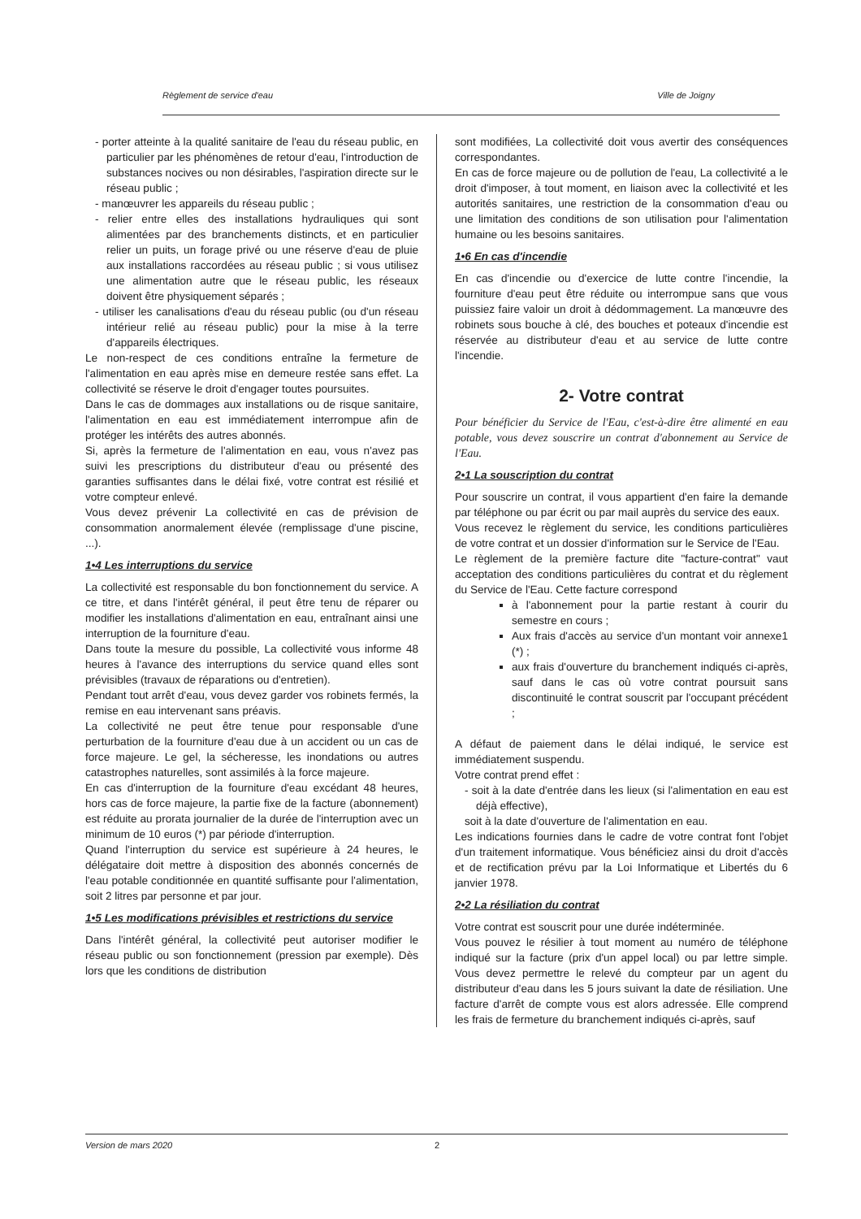Règlement de service d'eau Ville de Joigny
- porter atteinte à la qualité sanitaire de l'eau du réseau public, en particulier par les phénomènes de retour d'eau, l'introduction de substances nocives ou non désirables, l'aspiration directe sur le réseau public ;
- manœuvrer les appareils du réseau public ;
- relier entre elles des installations hydrauliques qui sont alimentées par des branchements distincts, et en particulier relier un puits, un forage privé ou une réserve d'eau de pluie aux installations raccordées au réseau public ; si vous utilisez une alimentation autre que le réseau public, les réseaux doivent être physiquement séparés ;
- utiliser les canalisations d'eau du réseau public (ou d'un réseau intérieur relié au réseau public) pour la mise à la terre d'appareils électriques.
Le non-respect de ces conditions entraîne la fermeture de l'alimentation en eau après mise en demeure restée sans effet. La collectivité se réserve le droit d'engager toutes poursuites.
Dans le cas de dommages aux installations ou de risque sanitaire, l'alimentation en eau est immédiatement interrompue afin de protéger les intérêts des autres abonnés.
Si, après la fermeture de l'alimentation en eau, vous n'avez pas suivi les prescriptions du distributeur d'eau ou présenté des garanties suffisantes dans le délai fixé, votre contrat est résilié et votre compteur enlevé.
Vous devez prévenir La collectivité en cas de prévision de consommation anormalement élevée (remplissage d'une piscine, ...).
1•4 Les interruptions du service
La collectivité est responsable du bon fonctionnement du service. A ce titre, et dans l'intérêt général, il peut être tenu de réparer ou modifier les installations d'alimentation en eau, entraînant ainsi une interruption de la fourniture d'eau.
Dans toute la mesure du possible, La collectivité vous informe 48 heures à l'avance des interruptions du service quand elles sont prévisibles (travaux de réparations ou d'entretien).
Pendant tout arrêt d'eau, vous devez garder vos robinets fermés, la remise en eau intervenant sans préavis.
La collectivité ne peut être tenue pour responsable d'une perturbation de la fourniture d'eau due à un accident ou un cas de force majeure. Le gel, la sécheresse, les inondations ou autres catastrophes naturelles, sont assimilés à la force majeure.
En cas d'interruption de la fourniture d'eau excédant 48 heures, hors cas de force majeure, la partie fixe de la facture (abonnement) est réduite au prorata journalier de la durée de l'interruption avec un minimum de 10 euros (*) par période d'interruption.
Quand l'interruption du service est supérieure à 24 heures, le délégataire doit mettre à disposition des abonnés concernés de l'eau potable conditionnée en quantité suffisante pour l'alimentation, soit 2 litres par personne et par jour.
1•5 Les modifications prévisibles et restrictions du service
Dans l'intérêt général, la collectivité peut autoriser modifier le réseau public ou son fonctionnement (pression par exemple). Dès lors que les conditions de distribution
sont modifiées, La collectivité doit vous avertir des conséquences correspondantes.
En cas de force majeure ou de pollution de l'eau, La collectivité a le droit d'imposer, à tout moment, en liaison avec la collectivité et les autorités sanitaires, une restriction de la consommation d'eau ou une limitation des conditions de son utilisation pour l'alimentation humaine ou les besoins sanitaires.
1•6 En cas d'incendie
En cas d'incendie ou d'exercice de lutte contre l'incendie, la fourniture d'eau peut être réduite ou interrompue sans que vous puissiez faire valoir un droit à dédommagement. La manœuvre des robinets sous bouche à clé, des bouches et poteaux d'incendie est réservée au distributeur d'eau et au service de lutte contre l'incendie.
2- Votre contrat
Pour bénéficier du Service de l'Eau, c'est-à-dire être alimenté en eau potable, vous devez souscrire un contrat d'abonnement au Service de l'Eau.
2•1 La souscription du contrat
Pour souscrire un contrat, il vous appartient d'en faire la demande par téléphone ou par écrit ou par mail auprès du service des eaux.
Vous recevez le règlement du service, les conditions particulières de votre contrat et un dossier d'information sur le Service de l'Eau.
Le règlement de la première facture dite "facture-contrat" vaut acceptation des conditions particulières du contrat et du règlement du Service de l'Eau. Cette facture correspond
à l'abonnement pour la partie restant à courir du semestre en cours ;
Aux frais d'accès au service d'un montant voir annexe1 (*) ;
aux frais d'ouverture du branchement indiqués ci-après, sauf dans le cas où votre contrat poursuit sans discontinuité le contrat souscrit par l'occupant précédent ;
A défaut de paiement dans le délai indiqué, le service est immédiatement suspendu.
Votre contrat prend effet :
- soit à la date d'entrée dans les lieux (si l'alimentation en eau est déjà effective),
soit à la date d'ouverture de l'alimentation en eau.
Les indications fournies dans le cadre de votre contrat font l'objet d'un traitement informatique. Vous bénéficiez ainsi du droit d'accès et de rectification prévu par la Loi Informatique et Libertés du 6 janvier 1978.
2•2 La résiliation du contrat
Votre contrat est souscrit pour une durée indéterminée.
Vous pouvez le résilier à tout moment au numéro de téléphone indiqué sur la facture (prix d'un appel local) ou par lettre simple. Vous devez permettre le relevé du compteur par un agent du distributeur d'eau dans les 5 jours suivant la date de résiliation. Une facture d'arrêt de compte vous est alors adressée. Elle comprend les frais de fermeture du branchement indiqués ci-après, sauf
Version de mars 2020 2